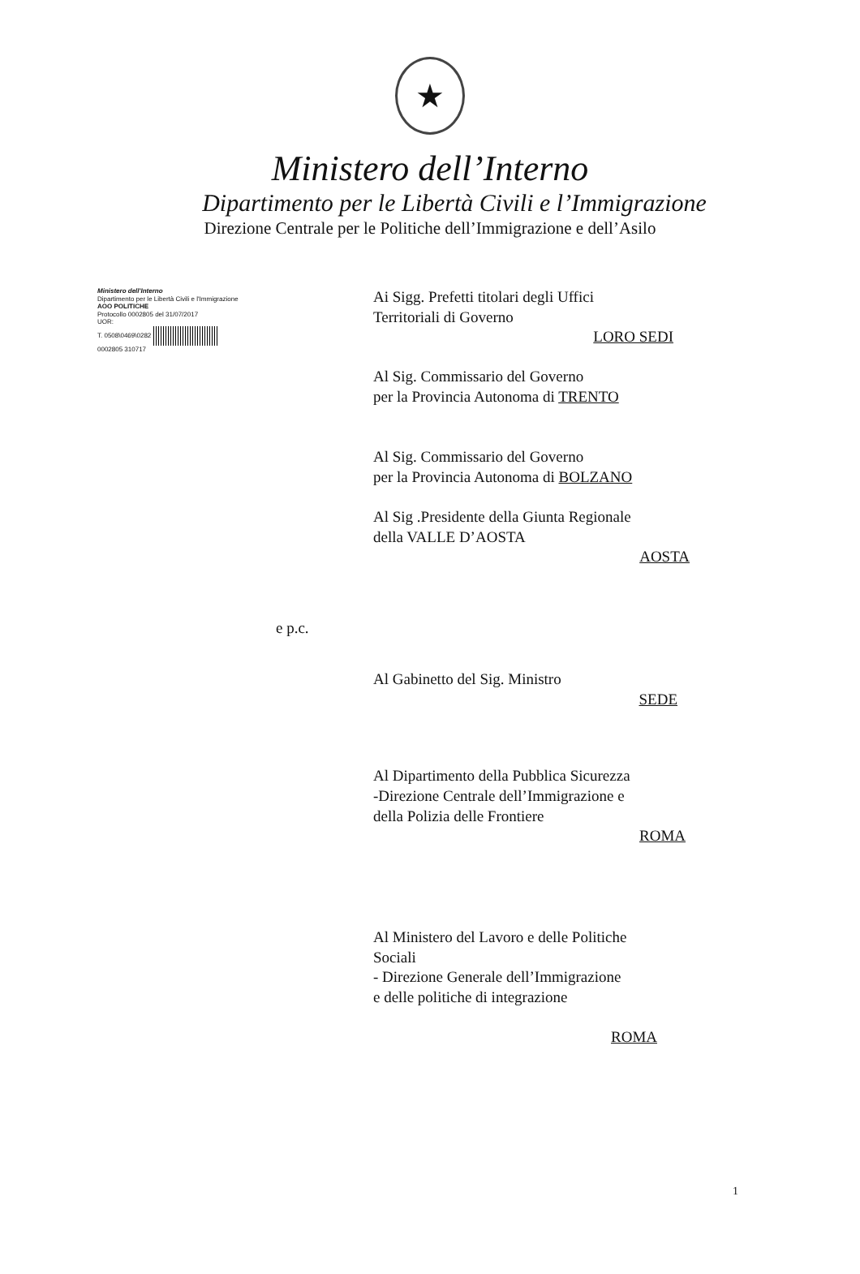★
Ministero dell’Interno
Dipartimento per le Libertà Civili e l’Immigrazione
Direzione Centrale per le Politiche dell’Immigrazione e dell’Asilo
Ministero dell'Interno
Dipartimento per le Libertà Civili e l'Immigrazione
AOO POLITICHE
Protocollo 0002805 del 31/07/2017
UOR:
T. 0508\0469\0282
0002805 310717
Ai Sigg. Prefetti titolari degli Uffici
Territoriali di Governo
LORO SEDI
Al Sig. Commissario del Governo
per la Provincia Autonoma di TRENTO
Al Sig. Commissario del Governo
per la Provincia Autonoma di BOLZANO
Al Sig .Presidente della Giunta Regionale
della VALLE D’AOSTA
AOSTA
e p.c.
Al Gabinetto del Sig. Ministro
SEDE
Al Dipartimento della Pubblica Sicurezza
-Direzione Centrale dell’Immigrazione e
della Polizia delle Frontiere
ROMA
Al Ministero del Lavoro e delle Politiche
Sociali
- Direzione Generale dell’Immigrazione
e delle politiche di integrazione
ROMA
1